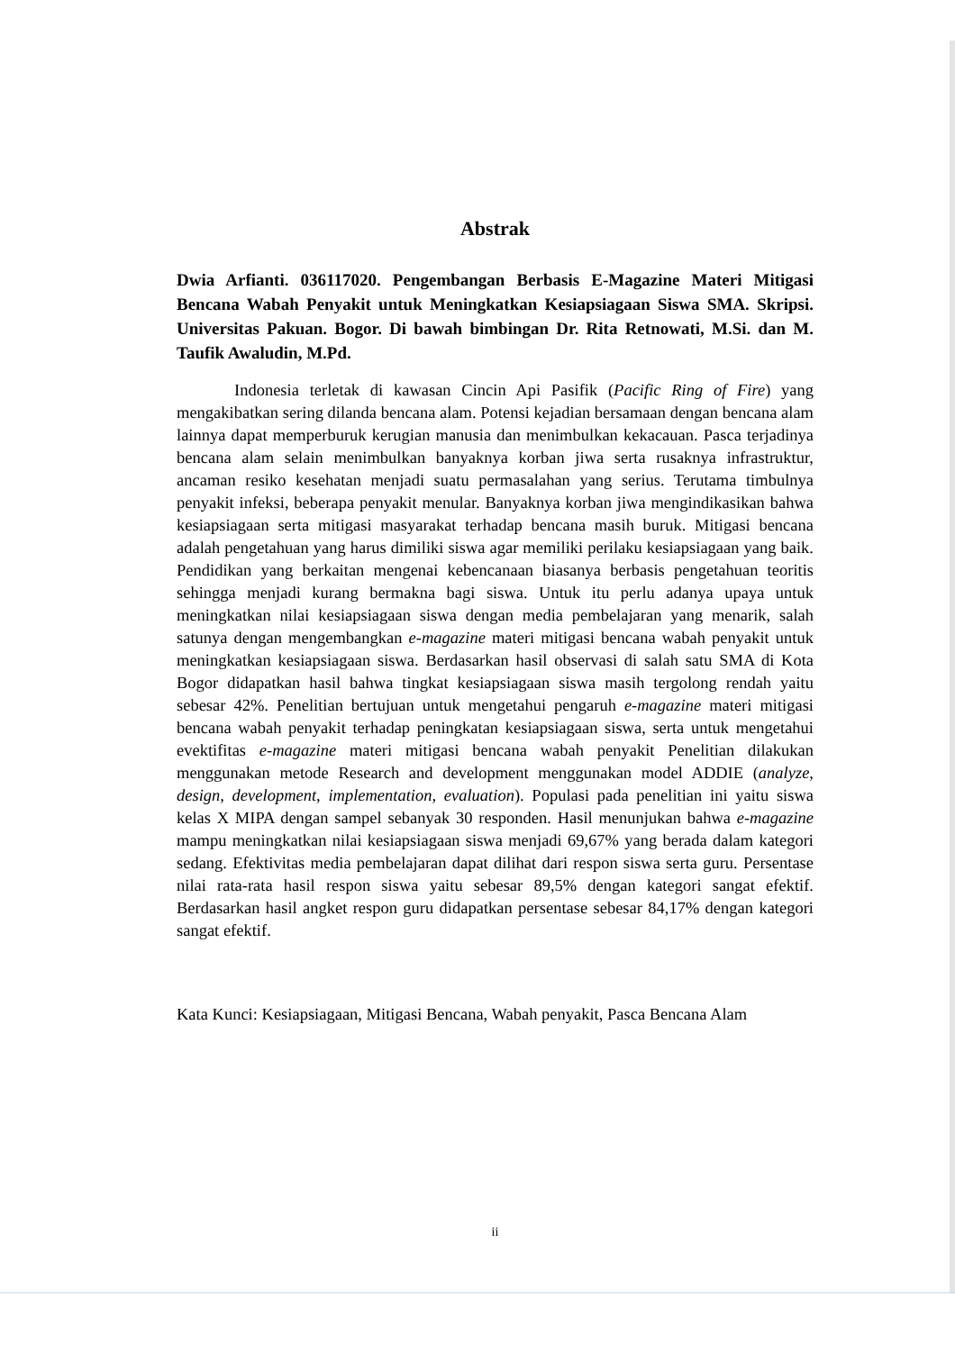Abstrak
Dwia Arfianti. 036117020. Pengembangan Berbasis E-Magazine Materi Mitigasi Bencana Wabah Penyakit untuk Meningkatkan Kesiapsiagaan Siswa SMA. Skripsi. Universitas Pakuan. Bogor. Di bawah bimbingan Dr. Rita Retnowati, M.Si. dan M. Taufik Awaludin, M.Pd.
Indonesia terletak di kawasan Cincin Api Pasifik (Pacific Ring of Fire) yang mengakibatkan sering dilanda bencana alam. Potensi kejadian bersamaan dengan bencana alam lainnya dapat memperburuk kerugian manusia dan menimbulkan kekacauan. Pasca terjadinya bencana alam selain menimbulkan banyaknya korban jiwa serta rusaknya infrastruktur, ancaman resiko kesehatan menjadi suatu permasalahan yang serius. Terutama timbulnya penyakit infeksi, beberapa penyakit menular. Banyaknya korban jiwa mengindikasikan bahwa kesiapsiagaan serta mitigasi masyarakat terhadap bencana masih buruk. Mitigasi bencana adalah pengetahuan yang harus dimiliki siswa agar memiliki perilaku kesiapsiagaan yang baik. Pendidikan yang berkaitan mengenai kebencanaan biasanya berbasis pengetahuan teoritis sehingga menjadi kurang bermakna bagi siswa. Untuk itu perlu adanya upaya untuk meningkatkan nilai kesiapsiagaan siswa dengan media pembelajaran yang menarik, salah satunya dengan mengembangkan e-magazine materi mitigasi bencana wabah penyakit untuk meningkatkan kesiapsiagaan siswa. Berdasarkan hasil observasi di salah satu SMA di Kota Bogor didapatkan hasil bahwa tingkat kesiapsiagaan siswa masih tergolong rendah yaitu sebesar 42%. Penelitian bertujuan untuk mengetahui pengaruh e-magazine materi mitigasi bencana wabah penyakit terhadap peningkatan kesiapsiagaan siswa, serta untuk mengetahui evektifitas e-magazine materi mitigasi bencana wabah penyakit Penelitian dilakukan menggunakan metode Research and development menggunakan model ADDIE (analyze, design, development, implementation, evaluation). Populasi pada penelitian ini yaitu siswa kelas X MIPA dengan sampel sebanyak 30 responden. Hasil menunjukan bahwa e-magazine mampu meningkatkan nilai kesiapsiagaan siswa menjadi 69,67% yang berada dalam kategori sedang. Efektivitas media pembelajaran dapat dilihat dari respon siswa serta guru. Persentase nilai rata-rata hasil respon siswa yaitu sebesar 89,5% dengan kategori sangat efektif. Berdasarkan hasil angket respon guru didapatkan persentase sebesar 84,17% dengan kategori sangat efektif.
Kata Kunci: Kesiapsiagaan, Mitigasi Bencana, Wabah penyakit, Pasca Bencana Alam
ii